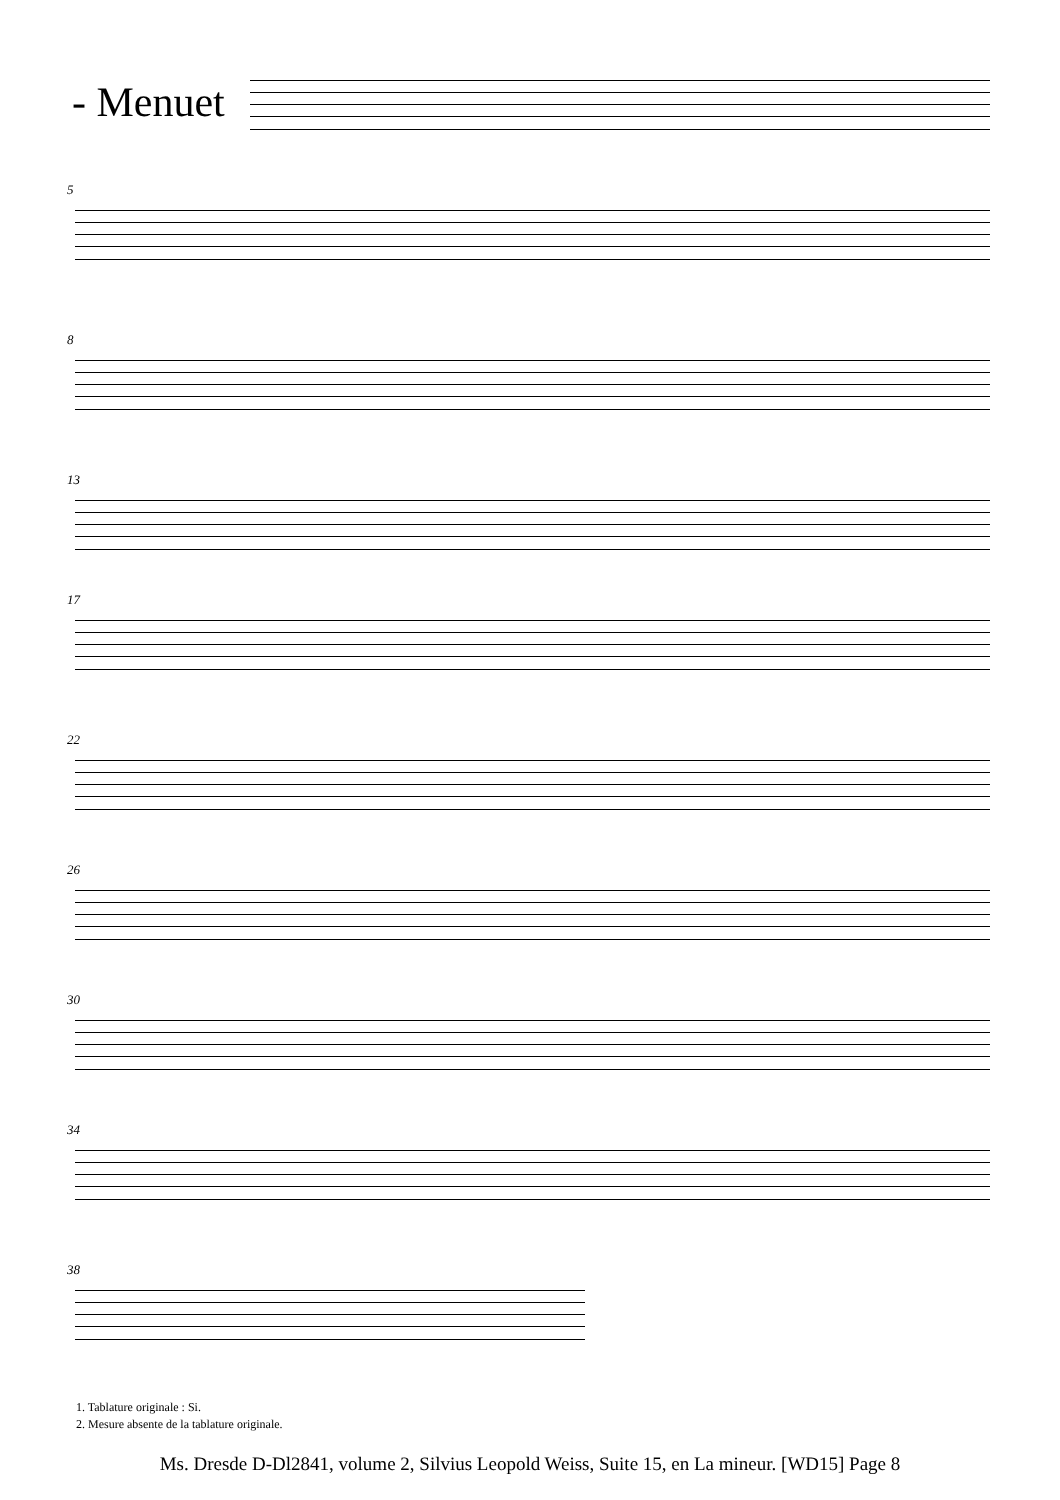- Menuet
5
8
13
17
22
26
30
34
38
1. Tablature originale : Si.
2. Mesure absente de la tablature originale.
Ms. Dresde D-Dl2841, volume 2, Silvius Leopold Weiss, Suite 15, en La mineur. [WD15] Page 8